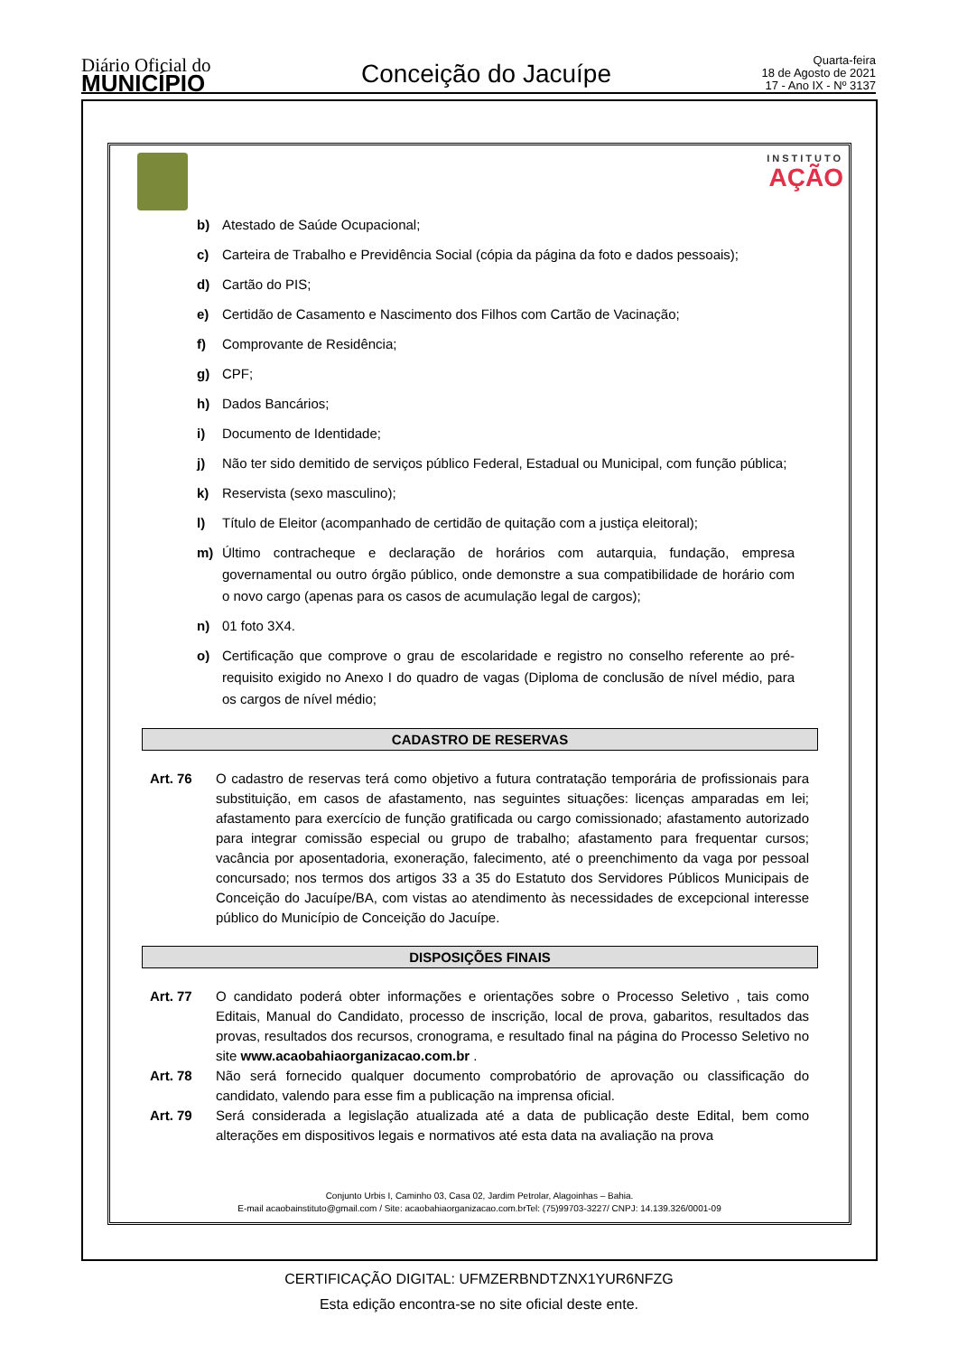Diário Oficial do
MUNICÍPIO
Conceição do Jacuípe
Quarta-feira
18 de Agosto de 2021
17 - Ano IX - Nº 3137
INSTITUTO
AÇÃO
b) Atestado de Saúde Ocupacional;
c) Carteira de Trabalho e Previdência Social (cópia da página da foto e dados pessoais);
d) Cartão do PIS;
e) Certidão de Casamento e Nascimento dos Filhos com Cartão de Vacinação;
f) Comprovante de Residência;
g) CPF;
h) Dados Bancários;
i) Documento de Identidade;
j) Não ter sido demitido de serviços público Federal, Estadual ou Municipal, com função pública;
k) Reservista (sexo masculino);
l) Título de Eleitor (acompanhado de certidão de quitação com a justiça eleitoral);
m) Último contracheque e declaração de horários com autarquia, fundação, empresa governamental ou outro órgão público, onde demonstre a sua compatibilidade de horário com o novo cargo (apenas para os casos de acumulação legal de cargos);
n) 01 foto 3X4.
o) Certificação que comprove o grau de escolaridade e registro no conselho referente ao pré-requisito exigido no Anexo I do quadro de vagas (Diploma de conclusão de nível médio, para os cargos de nível médio;
CADASTRO DE RESERVAS
Art. 76 O cadastro de reservas terá como objetivo a futura contratação temporária de profissionais para substituição, em casos de afastamento, nas seguintes situações: licenças amparadas em lei; afastamento para exercício de função gratificada ou cargo comissionado; afastamento autorizado para integrar comissão especial ou grupo de trabalho; afastamento para frequentar cursos; vacância por aposentadoria, exoneração, falecimento, até o preenchimento da vaga por pessoal concursado; nos termos dos artigos 33 a 35 do Estatuto dos Servidores Públicos Municipais de Conceição do Jacuípe/BA, com vistas ao atendimento às necessidades de excepcional interesse público do Município de Conceição do Jacuípe.
DISPOSIÇÕES FINAIS
Art. 77 O candidato poderá obter informações e orientações sobre o Processo Seletivo , tais como Editais, Manual do Candidato, processo de inscrição, local de prova, gabaritos, resultados das provas, resultados dos recursos, cronograma, e resultado final na página do Processo Seletivo no site www.acaobahiaorganizacao.com.br .
Art. 78 Não será fornecido qualquer documento comprobatório de aprovação ou classificação do candidato, valendo para esse fim a publicação na imprensa oficial.
Art. 79 Será considerada a legislação atualizada até a data de publicação deste Edital, bem como alterações em dispositivos legais e normativos até esta data na avaliação na prova
Conjunto Urbis I, Caminho 03, Casa 02, Jardim Petrolar, Alagoinhas – Bahia.
E-mail acaobainstituto@gmail.com / Site: acaobahiaorganizacao.com.brTel: (75)99703-3227/ CNPJ: 14.139.326/0001-09
CERTIFICAÇÃO DIGITAL: UFMZERBNDTZNX1YUR6NFZG
Esta edição encontra-se no site oficial deste ente.